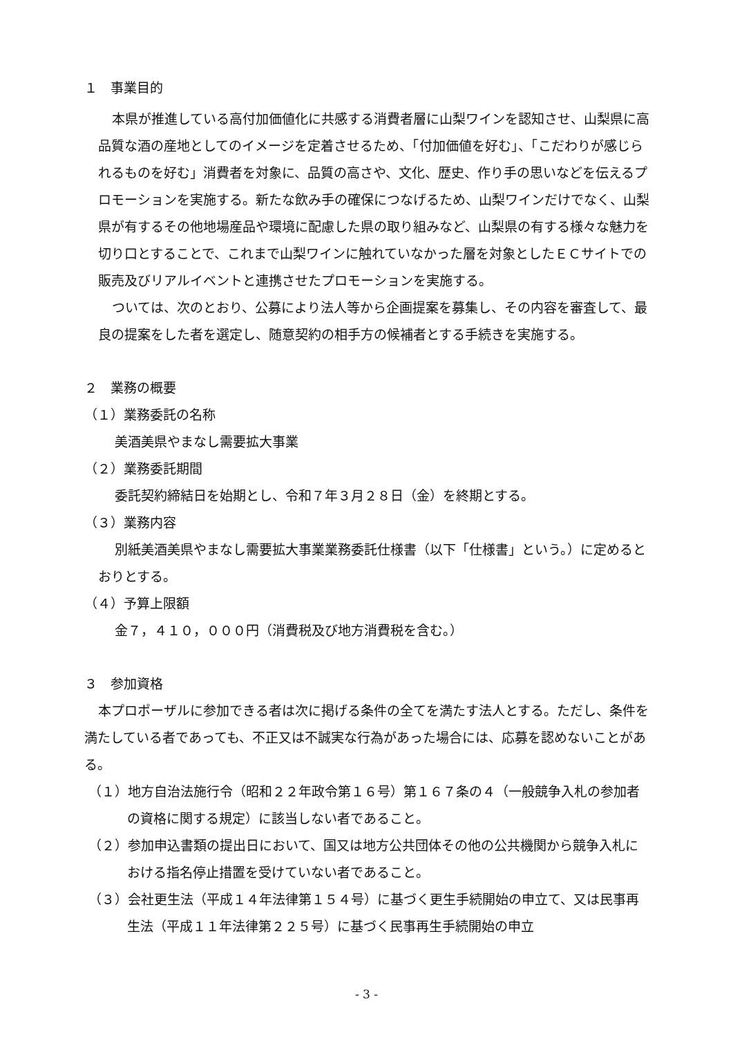１　事業目的
本県が推進している高付加価値化に共感する消費者層に山梨ワインを認知させ、山梨県に高品質な酒の産地としてのイメージを定着させるため、「付加価値を好む」、「こだわりが感じられるものを好む」消費者を対象に、品質の高さや、文化、歴史、作り手の思いなどを伝えるプロモーションを実施する。新たな飲み手の確保につなげるため、山梨ワインだけでなく、山梨県が有するその他地場産品や環境に配慮した県の取り組みなど、山梨県の有する様々な魅力を切り口とすることで、これまで山梨ワインに触れていなかった層を対象としたＥＣサイトでの販売及びリアルイベントと連携させたプロモーションを実施する。
ついては、次のとおり、公募により法人等から企画提案を募集し、その内容を審査して、最良の提案をした者を選定し、随意契約の相手方の候補者とする手続きを実施する。
２　業務の概要
（１）業務委託の名称
美酒美県やまなし需要拡大事業
（２）業務委託期間
委託契約締結日を始期とし、令和７年３月２８日（金）を終期とする。
（３）業務内容
別紙美酒美県やまなし需要拡大事業業務委託仕様書（以下「仕様書」という。）に定めるとおりとする。
（４）予算上限額
金７，４１０，０００円（消費税及び地方消費税を含む。）
３　参加資格
本プロポーザルに参加できる者は次に掲げる条件の全てを満たす法人とする。ただし、条件を満たしている者であっても、不正又は不誠実な行為があった場合には、応募を認めないことがある。
（１）地方自治法施行令（昭和２２年政令第１６号）第１６７条の４（一般競争入札の参加者の資格に関する規定）に該当しない者であること。
（２）参加申込書類の提出日において、国又は地方公共団体その他の公共機関から競争入札における指名停止措置を受けていない者であること。
（３）会社更生法（平成１４年法律第１５４号）に基づく更生手続開始の申立て、又は民事再生法（平成１１年法律第２２５号）に基づく民事再生手続開始の申立
- 3 -